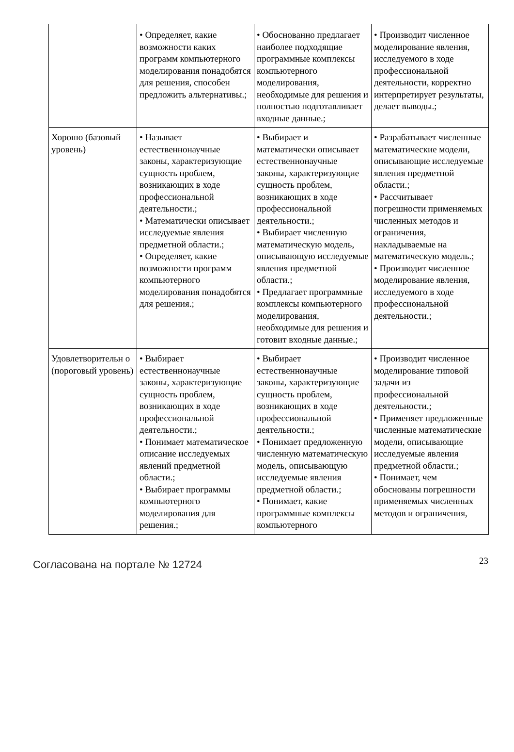| | • Определяет, какие возможности каких программ компьютерного моделирования понадобятся для решения, способен предложить альтернативы.; | • Обоснованно предлагает наиболее подходящие программные комплексы компьютерного моделирования, необходимые для решения и полностью подготавливает входные данные.; | • Производит численное моделирование явления, исследуемого в ходе профессиональной деятельности, корректно интерпретирует результаты, делает выводы.; |
| Хорошо (базовый уровень) | • Называет естественнонаучные законы, характеризующие сущность проблем, возникающих в ходе профессиональной деятельности.; • Математически описывает исследуемые явления предметной области.; • Определяет, какие возможности программ компьютерного моделирования понадобятся для решения.; | • Выбирает и математически описывает естественнонаучные законы, характеризующие сущность проблем, возникающих в ходе профессиональной деятельности.; • Выбирает численную математическую модель, описывающую исследуемые явления предметной области.; • Предлагает программные комплексы компьютерного моделирования, необходимые для решения и готовит входные данные.; | • Разрабатывает численные математические модели, описывающие исследуемые явления предметной области.; • Рассчитывает погрешности применяемых численных методов и ограничения, накладываемые на математическую модель.; • Производит численное моделирование явления, исследуемого в ходе профессиональной деятельности.; |
| Удовлетворительн о (пороговый уровень) | • Выбирает естественнонаучные законы, характеризующие сущность проблем, возникающих в ходе профессиональной деятельности.; • Понимает математическое описание исследуемых явлений предметной области.; • Выбирает программы компьютерного моделирования для решения.; | • Выбирает естественнонаучные законы, характеризующие сущность проблем, возникающих в ходе профессиональной деятельности.; • Понимает предложенную численную математическую модель, описывающую исследуемые явления предметной области.; • Понимает, какие программные комплексы компьютерного | • Производит численное моделирование типовой задачи из профессиональной деятельности.; • Применяет предложенные численные математические модели, описывающие исследуемые явления предметной области.; • Понимает, чем обоснованы погрешности применяемых численных методов и ограничения, |
Согласована на портале № 12724
23